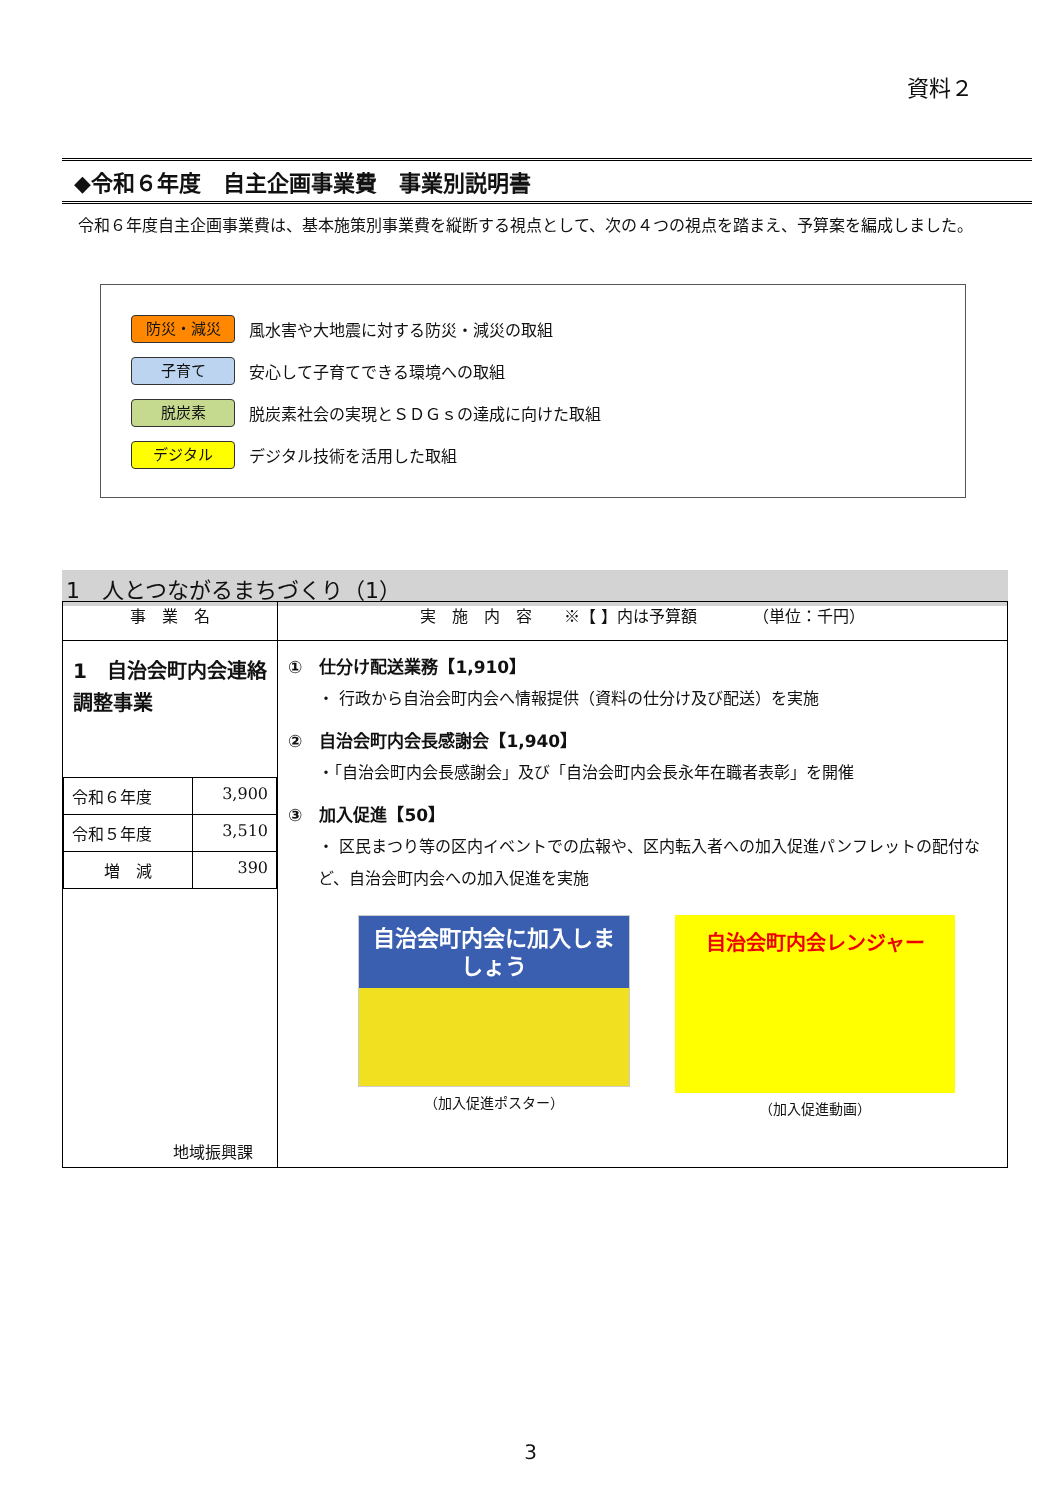資料２
◆令和６年度　自主企画事業費　事業別説明書
令和６年度自主企画事業費は、基本施策別事業費を縦断する視点として、次の４つの視点を踏まえ、予算案を編成しました。
防災・減災 風水害や大地震に対する防災・減災の取組
子育て 安心して子育てできる環境への取組
脱炭素 脱炭素社会の実現とＳＤＧｓの達成に向けた取組
デジタル デジタル技術を活用した取組
1　人とつながるまちづくり（1）
| 事 業 名 | 実 施 内 容 ※【 】内は予算額 （単位：千円） |
| --- | --- |
| 1 自治会町内会連絡調整事業 / 令和６年度 / 3,900 / / 令和５年度 / 3,510 / / 増 減 / 390 / 地域振興課 | ① 仕分け配送業務【1,910】 ・ 行政から自治会町内会へ情報提供（資料の仕分け及び配送）を実施 ② 自治会町内会長感謝会【1,940】 ・「自治会町内会長感謝会」及び「自治会町内会長永年在職者表彰」を開催 ③ 加入促進【50】 ・ 区民まつり等の区内イベントでの広報や、区内転入者への加入促進パンフレットの配付など、自治会町内会への加入促進を実施 自治会町内会に加入しましょう （加入促進ポスター） 自治会町内会レンジャー （加入促進動画） |
3